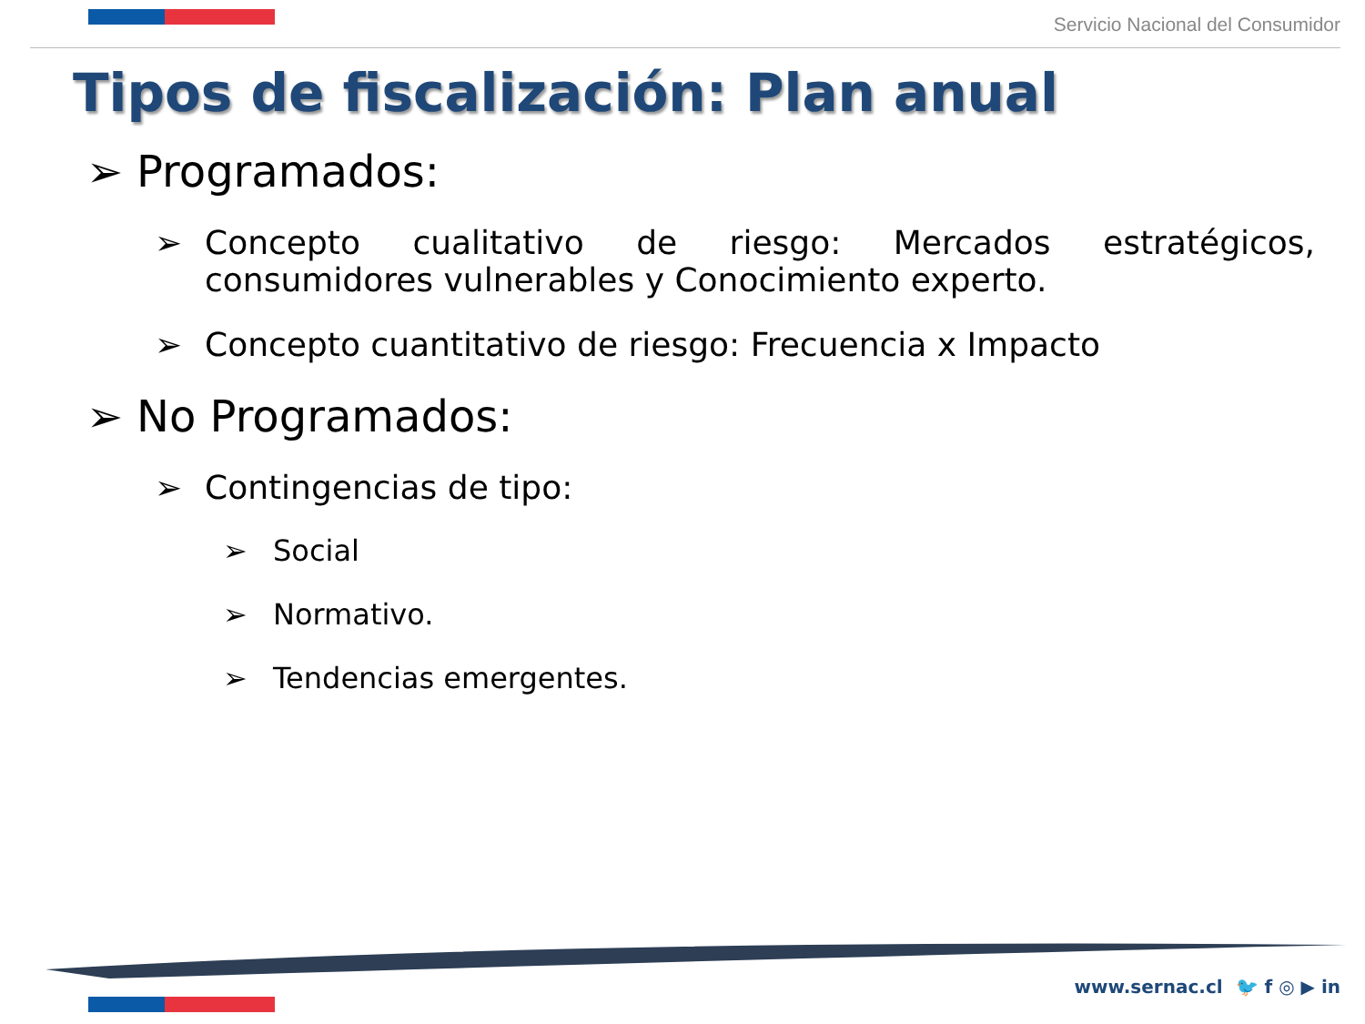Servicio Nacional del Consumidor
Tipos de fiscalización: Plan anual
➢ Programados:
➢ Concepto cualitativo de riesgo: Mercados estratégicos, consumidores vulnerables y Conocimiento experto.
➢ Concepto cuantitativo de riesgo: Frecuencia x Impacto
➢ No Programados:
➢ Contingencias de tipo:
➢ Social
➢ Normativo.
➢ Tendencias emergentes.
www.sernac.cl 🐦 f ◎ ▶ in